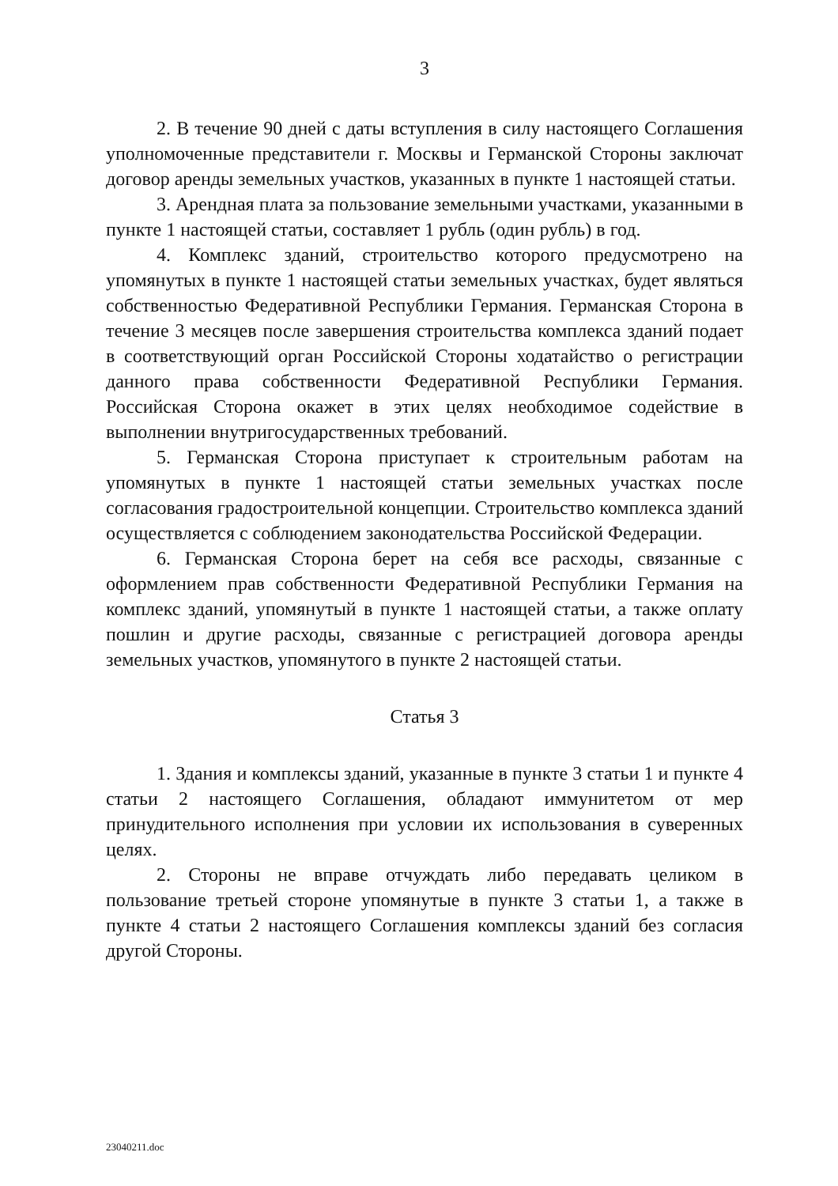3
2. В течение 90 дней с даты вступления в силу настоящего Соглашения уполномоченные представители г. Москвы и Германской Стороны заключат договор аренды земельных участков, указанных в пункте 1 настоящей статьи.
3. Арендная плата за пользование земельными участками, указанными в пункте 1 настоящей статьи, составляет 1 рубль (один рубль) в год.
4. Комплекс зданий, строительство которого предусмотрено на упомянутых в пункте 1 настоящей статьи земельных участках, будет являться собственностью Федеративной Республики Германия. Германская Сторона в течение 3 месяцев после завершения строительства комплекса зданий подает в соответствующий орган Российской Стороны ходатайство о регистрации данного права собственности Федеративной Республики Германия. Российская Сторона окажет в этих целях необходимое содействие в выполнении внутригосударственных требований.
5. Германская Сторона приступает к строительным работам на упомянутых в пункте 1 настоящей статьи земельных участках после согласования градостроительной концепции. Строительство комплекса зданий осуществляется с соблюдением законодательства Российской Федерации.
6. Германская Сторона берет на себя все расходы, связанные с оформлением прав собственности Федеративной Республики Германия на комплекс зданий, упомянутый в пункте 1 настоящей статьи, а также оплату пошлин и другие расходы, связанные с регистрацией договора аренды земельных участков, упомянутого в пункте 2 настоящей статьи.
Статья 3
1. Здания и комплексы зданий, указанные в пункте 3 статьи 1 и пункте 4 статьи 2 настоящего Соглашения, обладают иммунитетом от мер принудительного исполнения при условии их использования в суверенных целях.
2. Стороны не вправе отчуждать либо передавать целиком в пользование третьей стороне упомянутые в пункте 3 статьи 1, а также в пункте 4 статьи 2 настоящего Соглашения комплексы зданий без согласия другой Стороны.
23040211.doc